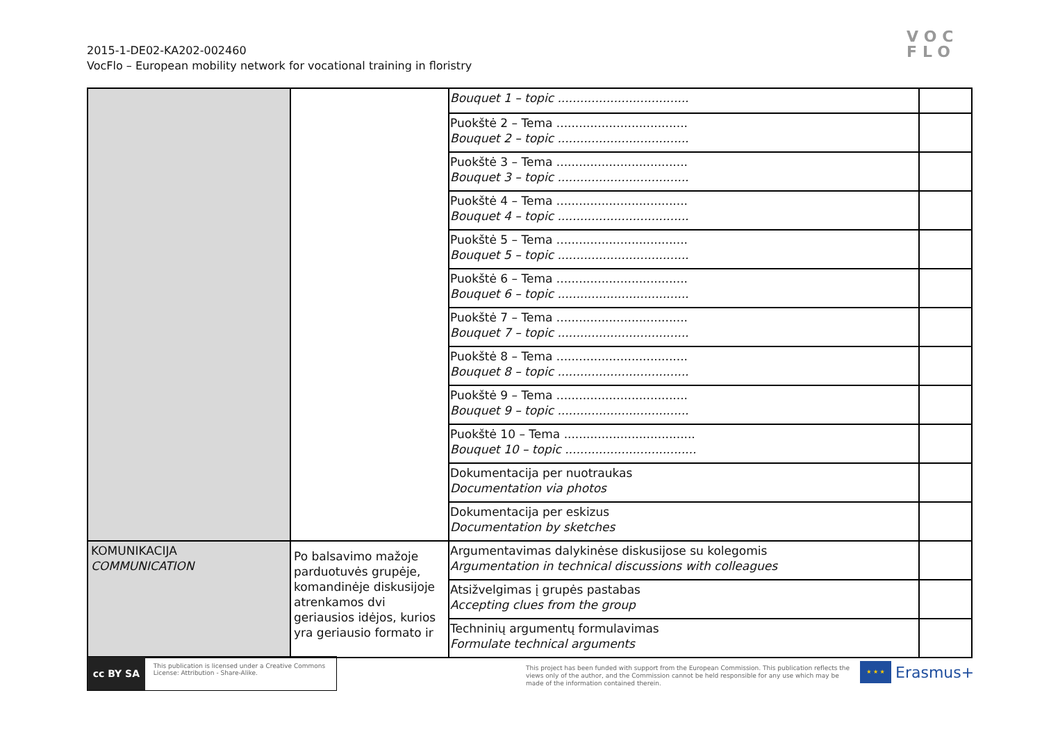2015-1-DE02-KA202-002460
VocFlo – European mobility network for vocational training in floristry
VOC
FLO
| | | Bouquet 1 – topic ................................... | |
| | | Puokštė 2 – Tema ................................... Bouquet 2 – topic ................................... | |
| | | Puokštė 3 – Tema ................................... Bouquet 3 – topic ................................... | |
| | | Puokštė 4 – Tema ................................... Bouquet 4 – topic ................................... | |
| | | Puokštė 5 – Tema ................................... Bouquet 5 – topic ................................... | |
| | | Puokštė 6 – Tema ................................... Bouquet 6 – topic ................................... | |
| | | Puokštė 7 – Tema ................................... Bouquet 7 – topic ................................... | |
| | | Puokštė 8 – Tema ................................... Bouquet 8 – topic ................................... | |
| | | Puokštė 9 – Tema ................................... Bouquet 9 – topic ................................... | |
| | | Puokštė 10 – Tema ................................... Bouquet 10 – topic ................................... | |
| | | Dokumentacija per nuotraukas Documentation via photos | |
| | | Dokumentacija per eskizus Documentation by sketches | |
| KOMUNIKACIJA COMMUNICATION | Po balsavimo mažoje parduotuvės grupėje, komandinėje diskusijoje atrenkamos dvi geriausios idėjos, kurios yra geriausio formato ir | Argumentavimas dalykinėse diskusijose su kolegomis Argumentation in technical discussions with colleagues | |
| | | Atsižvelgimas į grupės pastabas Accepting clues from the group | |
| | | Techninių argumentų formulavimas Formulate technical arguments | |
cc BY SA
This publication is licensed under a Creative Commons License: Attribution - Share-Alike.
This project has been funded with support from the European Commission. This publication reflects the views only of the author, and the Commission cannot be held responsible for any use which may be made of the information contained therein.
★ ★ ★
Erasmus+